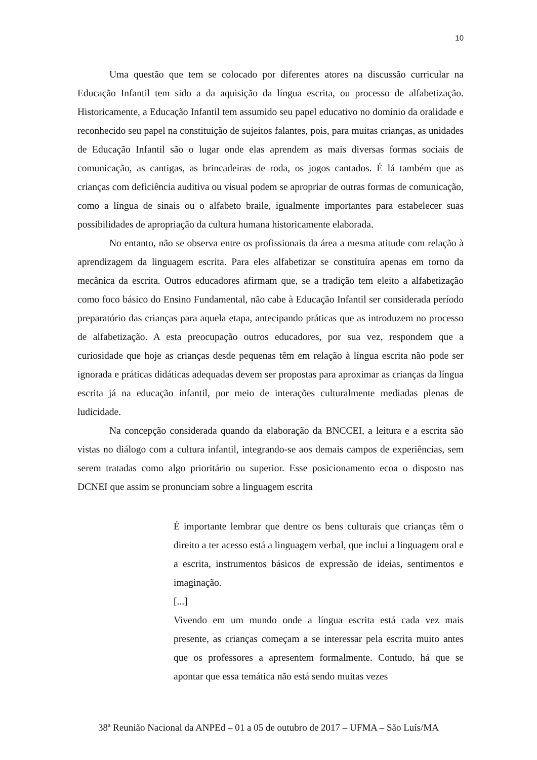10
Uma questão que tem se colocado por diferentes atores na discussão curricular na Educação Infantil tem sido a da aquisição da língua escrita, ou processo de alfabetização. Historicamente, a Educação Infantil tem assumido seu papel educativo no domínio da oralidade e reconhecido seu papel na constituição de sujeitos falantes, pois, para muitas crianças, as unidades de Educação Infantil são o lugar onde elas aprendem as mais diversas formas sociais de comunicação, as cantigas, as brincadeiras de roda, os jogos cantados. É lá também que as crianças com deficiência auditiva ou visual podem se apropriar de outras formas de comunicação, como a língua de sinais ou o alfabeto braile, igualmente importantes para estabelecer suas possibilidades de apropriação da cultura humana historicamente elaborada.
No entanto, não se observa entre os profissionais da área a mesma atitude com relação à aprendizagem da linguagem escrita. Para eles alfabetizar se constituíra apenas em torno da mecânica da escrita. Outros educadores afirmam que, se a tradição tem eleito a alfabetização como foco básico do Ensino Fundamental, não cabe à Educação Infantil ser considerada período preparatório das crianças para aquela etapa, antecipando práticas que as introduzem no processo de alfabetização. A esta preocupação outros educadores, por sua vez, respondem que a curiosidade que hoje as crianças desde pequenas têm em relação à língua escrita não pode ser ignorada e práticas didáticas adequadas devem ser propostas para aproximar as crianças da língua escrita já na educação infantil, por meio de interações culturalmente mediadas plenas de ludicidade.
Na concepção considerada quando da elaboração da BNCCEI, a leitura e a escrita são vistas no diálogo com a cultura infantil, integrando-se aos demais campos de experiências, sem serem tratadas como algo prioritário ou superior. Esse posicionamento ecoa o disposto nas DCNEI que assim se pronunciam sobre a linguagem escrita
É importante lembrar que dentre os bens culturais que crianças têm o direito a ter acesso está a linguagem verbal, que inclui a linguagem oral e a escrita, instrumentos básicos de expressão de ideias, sentimentos e imaginação.
[...]
Vivendo em um mundo onde a língua escrita está cada vez mais presente, as crianças começam a se interessar pela escrita muito antes que os professores a apresentem formalmente. Contudo, há que se apontar que essa temática não está sendo muitas vezes
38ª Reunião Nacional da ANPEd – 01 a 05 de outubro de 2017 – UFMA – São Luís/MA